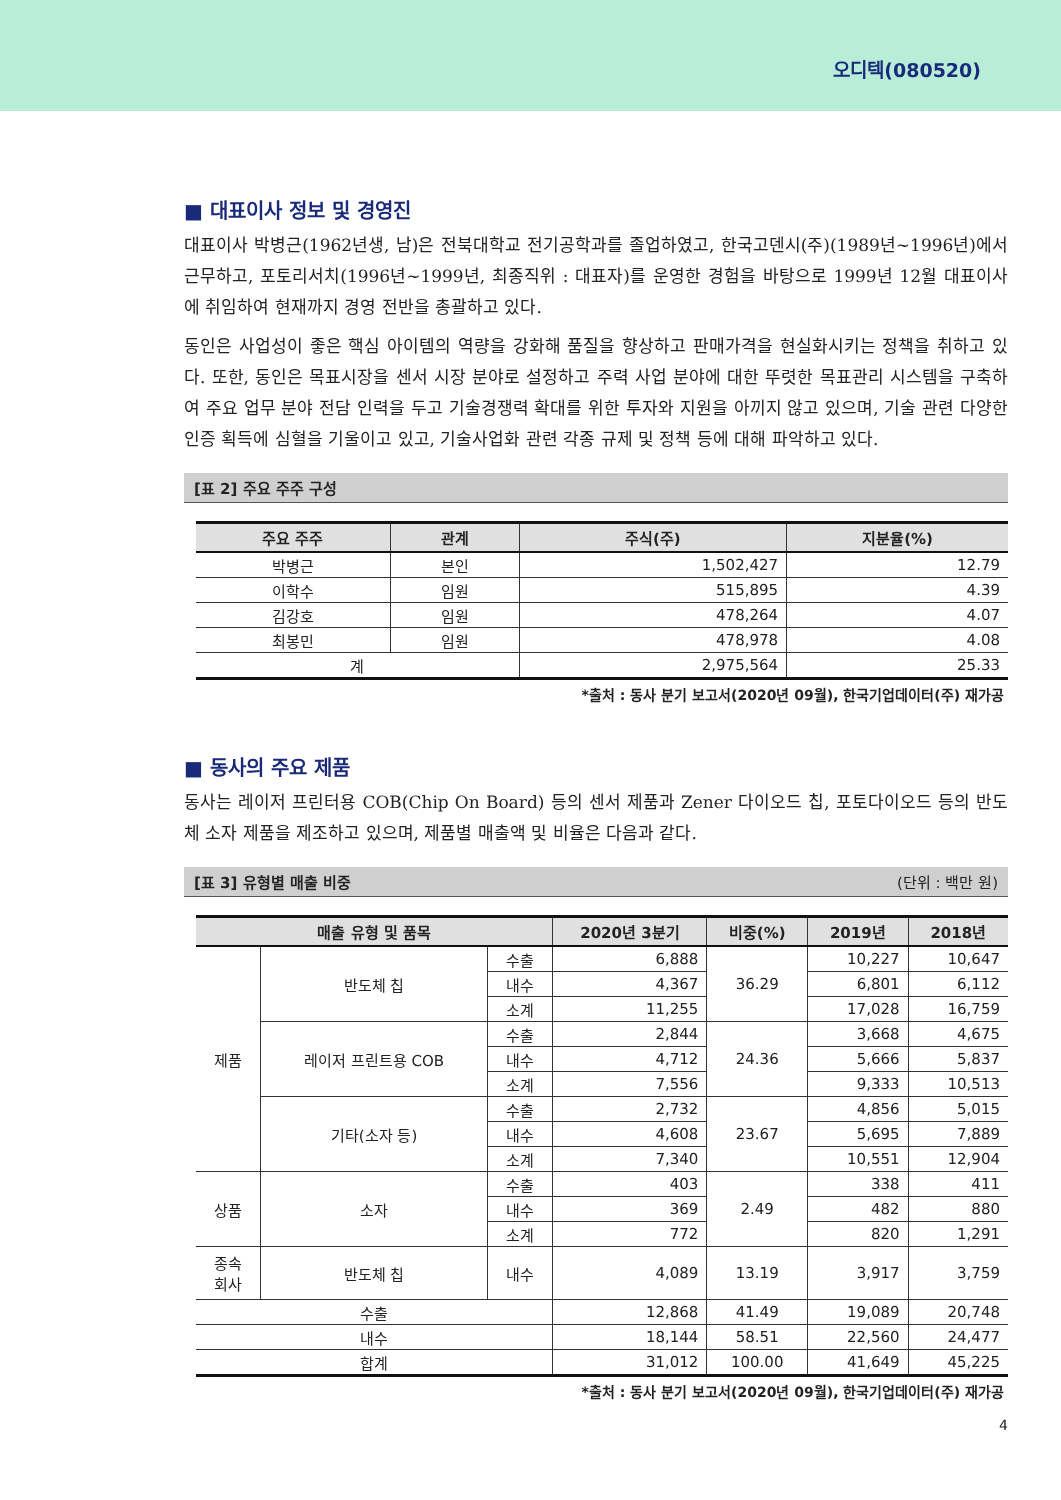오디텍(080520)
■ 대표이사 정보 및 경영진
대표이사 박병근(1962년생, 남)은 전북대학교 전기공학과를 졸업하였고, 한국고덴시(주)(1989년~1996년)에서 근무하고, 포토리서치(1996년~1999년, 최종직위 : 대표자)를 운영한 경험을 바탕으로 1999년 12월 대표이사에 취임하여 현재까지 경영 전반을 총괄하고 있다.
동인은 사업성이 좋은 핵심 아이템의 역량을 강화해 품질을 향상하고 판매가격을 현실화시키는 정책을 취하고 있다. 또한, 동인은 목표시장을 센서 시장 분야로 설정하고 주력 사업 분야에 대한 뚜렷한 목표관리 시스템을 구축하여 주요 업무 분야 전담 인력을 두고 기술경쟁력 확대를 위한 투자와 지원을 아끼지 않고 있으며, 기술 관련 다양한 인증 획득에 심혈을 기울이고 있고, 기술사업화 관련 각종 규제 및 정책 등에 대해 파악하고 있다.
[표 2] 주요 주주 구성
| 주요 주주 | 관계 | 주식(주) | 지분율(%) |
| --- | --- | --- | --- |
| 박병근 | 본인 | 1,502,427 | 12.79 |
| 이학수 | 임원 | 515,895 | 4.39 |
| 김강호 | 임원 | 478,264 | 4.07 |
| 최봉민 | 임원 | 478,978 | 4.08 |
| 계 | | 2,975,564 | 25.33 |
*출처 : 동사 분기 보고서(2020년 09월), 한국기업데이터(주) 재가공
■ 동사의 주요 제품
동사는 레이저 프린터용 COB(Chip On Board) 등의 센서 제품과 Zener 다이오드 칩, 포토다이오드 등의 반도체 소자 제품을 제조하고 있으며, 제품별 매출액 및 비율은 다음과 같다.
[표 3] 유형별 매출 비중 (단위 : 백만 원)
| 매출 유형 및 품목 | | | 2020년 3분기 | 비중(%) | 2019년 | 2018년 |
| --- | --- | --- | --- | --- | --- | --- |
| 제품 | 반도체 칩 | 수출 | 6,888 | 36.29 | 10,227 | 10,647 |
| | | 내수 | 4,367 | | 6,801 | 6,112 |
| | | 소계 | 11,255 | | 17,028 | 16,759 |
| | 레이저 프린트용 COB | 수출 | 2,844 | 24.36 | 3,668 | 4,675 |
| | | 내수 | 4,712 | | 5,666 | 5,837 |
| | | 소계 | 7,556 | | 9,333 | 10,513 |
| | 기타(소자 등) | 수출 | 2,732 | 23.67 | 4,856 | 5,015 |
| | | 내수 | 4,608 | | 5,695 | 7,889 |
| | | 소계 | 7,340 | | 10,551 | 12,904 |
| 상품 | 소자 | 수출 | 403 | 2.49 | 338 | 411 |
| | | 내수 | 369 | | 482 | 880 |
| | | 소계 | 772 | | 820 | 1,291 |
| 종속 회사 | 반도체 칩 | 내수 | 4,089 | 13.19 | 3,917 | 3,759 |
| 수출 | | | 12,868 | 41.49 | 19,089 | 20,748 |
| 내수 | | | 18,144 | 58.51 | 22,560 | 24,477 |
| 합계 | | | 31,012 | 100.00 | 41,649 | 45,225 |
*출처 : 동사 분기 보고서(2020년 09월), 한국기업데이터(주) 재가공
4